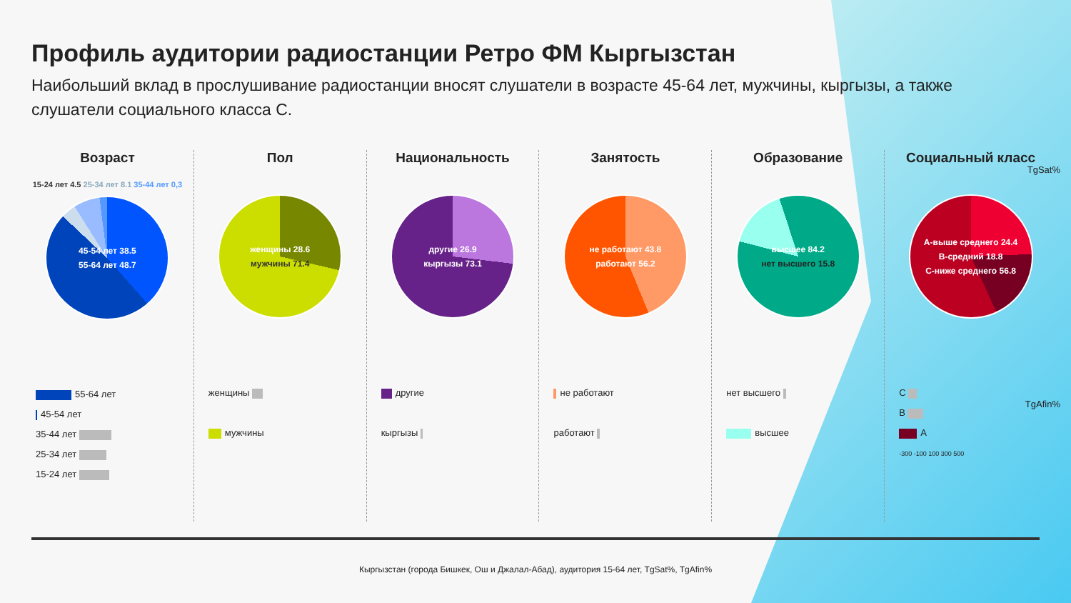Профиль аудитории радиостанции Ретро ФМ Кыргызстан
Наибольший вклад в прослушивание радиостанции вносят слушатели в возрасте 45-64 лет, мужчины, кыргызы, а также слушатели социального класса С.
TgSat%
TgAfin%
Возраст
15-24 лет 4.5 25-34 лет 8.1 35-44 лет 0,3
45-54 лет 38.5
55-64 лет 48.7
55-64 лет
45-54 лет
35-44 лет
25-34 лет
15-24 лет
Пол
женщины 28.6
мужчины 71.4
женщины
мужчины
Национальность
другие 26.9
кыргызы 73.1
другие
кыргызы
Занятость
не работают 43.8
работают 56.2
не работают
работают
Образование
высшее 84.2
нет высшего 15.8
нет высшего
высшее
Социальный класс
А-выше среднего 24.4
В-средний 18.8
С-ниже среднего 56.8
C
B
A
-300 -100 100 300 500
Кыргызстан (города Бишкек, Ош и Джалал-Абад), аудитория 15-64 лет, TgSat%, TgAfin%